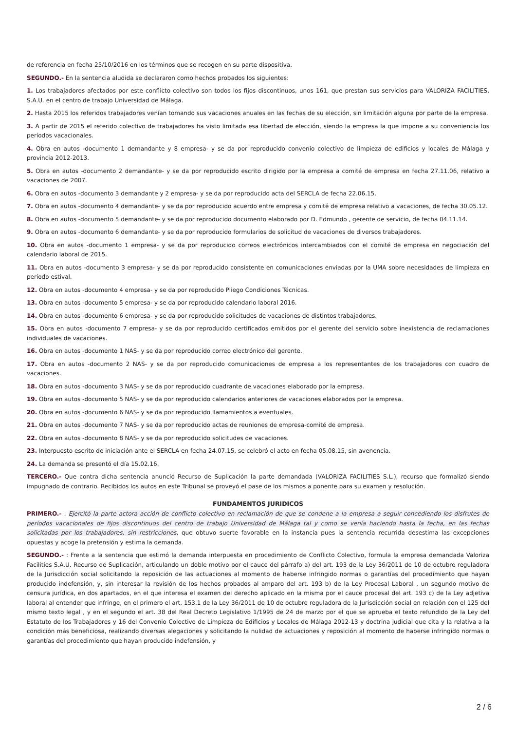de referencia en fecha 25/10/2016 en los términos que se recogen en su parte dispositiva.
SEGUNDO.- En la sentencia aludida se declararon como hechos probados los siguientes:
1. Los trabajadores afectados por este conflicto colectivo son todos los fijos discontinuos, unos 161, que prestan sus servicios para VALORIZA FACILITIES, S.A.U. en el centro de trabajo Universidad de Málaga.
2. Hasta 2015 los referidos trabajadores venían tomando sus vacaciones anuales en las fechas de su elección, sin limitación alguna por parte de la empresa.
3. A partir de 2015 el referido colectivo de trabajadores ha visto limitada esa libertad de elección, siendo la empresa la que impone a su conveniencia los períodos vacacionales.
4. Obra en autos -documento 1 demandante y 8 empresa- y se da por reproducido convenio colectivo de limpieza de edificios y locales de Málaga y provincia 2012-2013.
5. Obra en autos -documento 2 demandante- y se da por reproducido escrito dirigido por la empresa a comité de empresa en fecha 27.11.06, relativo a vacaciones de 2007.
6. Obra en autos -documento 3 demandante y 2 empresa- y se da por reproducido acta del SERCLA de fecha 22.06.15.
7. Obra en autos -documento 4 demandante- y se da por reproducido acuerdo entre empresa y comité de empresa relativo a vacaciones, de fecha 30.05.12.
8. Obra en autos -documento 5 demandante- y se da por reproducido documento elaborado por D. Edmundo , gerente de servicio, de fecha 04.11.14.
9. Obra en autos -documento 6 demandante- y se da por reproducido formularios de solicitud de vacaciones de diversos trabajadores.
10. Obra en autos -documento 1 empresa- y se da por reproducido correos electrónicos intercambiados con el comité de empresa en negociación del calendario laboral de 2015.
11. Obra en autos -documento 3 empresa- y se da por reproducido consistente en comunicaciones enviadas por la UMA sobre necesidades de limpieza en período estival.
12. Obra en autos -documento 4 empresa- y se da por reproducido Pliego Condiciones Técnicas.
13. Obra en autos -documento 5 empresa- y se da por reproducido calendario laboral 2016.
14. Obra en autos -documento 6 empresa- y se da por reproducido solicitudes de vacaciones de distintos trabajadores.
15. Obra en autos -documento 7 empresa- y se da por reproducido certificados emitidos por el gerente del servicio sobre inexistencia de reclamaciones individuales de vacaciones.
16. Obra en autos -documento 1 NAS- y se da por reproducido correo electrónico del gerente.
17. Obra en autos -documento 2 NAS- y se da por reproducido comunicaciones de empresa a los representantes de los trabajadores con cuadro de vacaciones.
18. Obra en autos -documento 3 NAS- y se da por reproducido cuadrante de vacaciones elaborado por la empresa.
19. Obra en autos -documento 5 NAS- y se da por reproducido calendarios anteriores de vacaciones elaborados por la empresa.
20. Obra en autos -documento 6 NAS- y se da por reproducido llamamientos a eventuales.
21. Obra en autos -documento 7 NAS- y se da por reproducido actas de reuniones de empresa-comité de empresa.
22. Obra en autos -documento 8 NAS- y se da por reproducido solicitudes de vacaciones.
23. Interpuesto escrito de iniciación ante el SERCLA en fecha 24.07.15, se celebró el acto en fecha 05.08.15, sin avenencia.
24. La demanda se presentó el día 15.02.16.
TERCERO.- Que contra dicha sentencia anunció Recurso de Suplicación la parte demandada (VALORIZA FACILITIES S.L.), recurso que formalizó siendo impugnado de contrario. Recibidos los autos en este Tribunal se proveyó el pase de los mismos a ponente para su examen y resolución.
FUNDAMENTOS JURIDICOS
PRIMERO.- : Ejercitó la parte actora acción de conflicto colectivo en reclamación de que se condene a la empresa a seguir concediendo los disfrutes de períodos vacacionales de fijos discontinuos del centro de trabajo Universidad de Málaga tal y como se venía haciendo hasta la fecha, en las fechas solicitadas por los trabajadores, sin restricciones, que obtuvo suerte favorable en la instancia pues la sentencia recurrida desestima las excepciones opuestas y acoge la pretensión y estima la demanda.
SEGUNDO.- : Frente a la sentencia que estimó la demanda interpuesta en procedimiento de Conflicto Colectivo, formula la empresa demandada Valoriza Facilities S.A.U. Recurso de Suplicación, articulando un doble motivo por el cauce del párrafo a) del art. 193 de la Ley 36/2011 de 10 de octubre reguladora de la Jurisdicción social solicitando la reposición de las actuaciones al momento de haberse infringido normas o garantías del procedimiento que hayan producido indefensión, y, sin interesar la revisión de los hechos probados al amparo del art. 193 b) de la Ley Procesal Laboral , un segundo motivo de censura jurídica, en dos apartados, en el que interesa el examen del derecho aplicado en la misma por el cauce procesal del art. 193 c) de la Ley adjetiva laboral al entender que infringe, en el primero el art. 153.1 de la Ley 36/2011 de 10 de octubre reguladora de la Jurisdicción social en relación con el 125 del mismo texto legal , y en el segundo el art. 38 del Real Decreto Legislativo 1/1995 de 24 de marzo por el que se aprueba el texto refundido de la Ley del Estatuto de los Trabajadores y 16 del Convenio Colectivo de Limpieza de Edificios y Locales de Málaga 2012-13 y doctrina judicial que cita y la relativa a la condición más beneficiosa, realizando diversas alegaciones y solicitando la nulidad de actuaciones y reposición al momento de haberse infringido normas o garantías del procedimiento que hayan producido indefensión, y
2 / 6